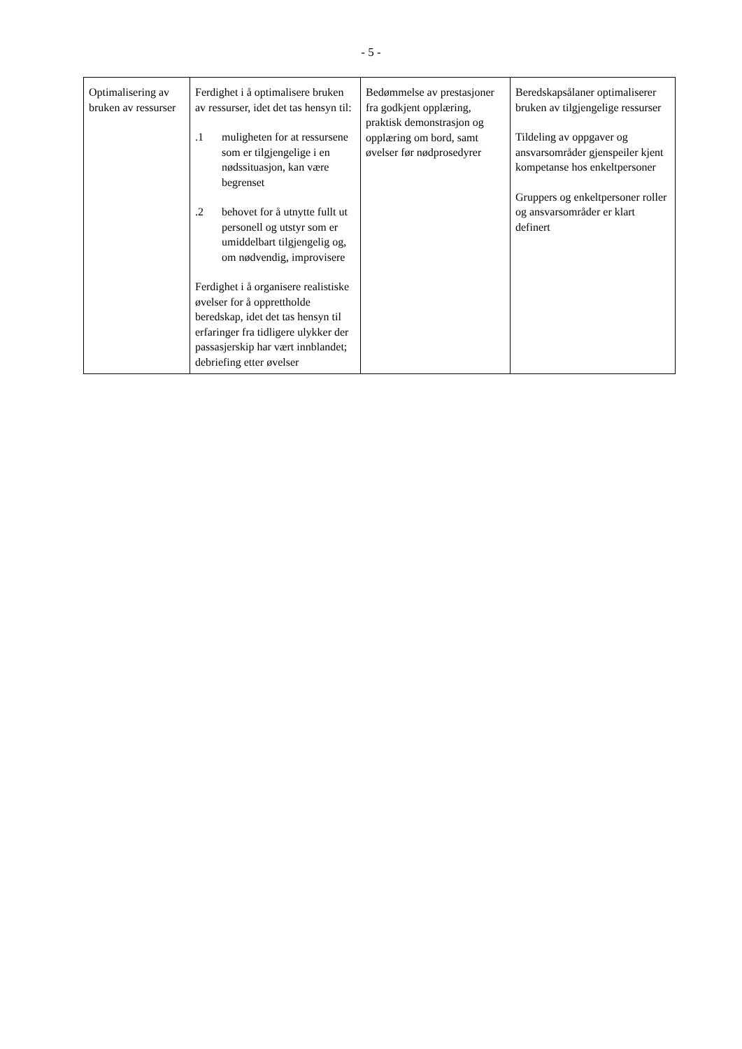- 5 -
| Optimalisering av bruken av ressurser | Ferdighet i å optimalisere bruken av ressurser, idet det tas hensyn til: .1 muligheten for at ressursene som er tilgjengelige i en nødssituasjon, kan være begrenset .2 behovet for å utnytte fullt ut personell og utstyr som er umiddelbart tilgjengelig og, om nødvendig, improvisere Ferdighet i å organisere realistiske øvelser for å opprettholde beredskap, idet det tas hensyn til erfaringer fra tidligere ulykker der passasjerskip har vært innblandet; debriefing etter øvelser | Bedømmelse av prestasjoner fra godkjent opplæring, praktisk demonstrasjon og opplæring om bord, samt øvelser før nødprosedyrer | Beredskapsålaner optimaliserer bruken av tilgjengelige ressurser Tildeling av oppgaver og ansvarsområder gjenspeiler kjent kompetanse hos enkeltpersoner Gruppers og enkeltpersoner roller og ansvarsområder er klart definert |